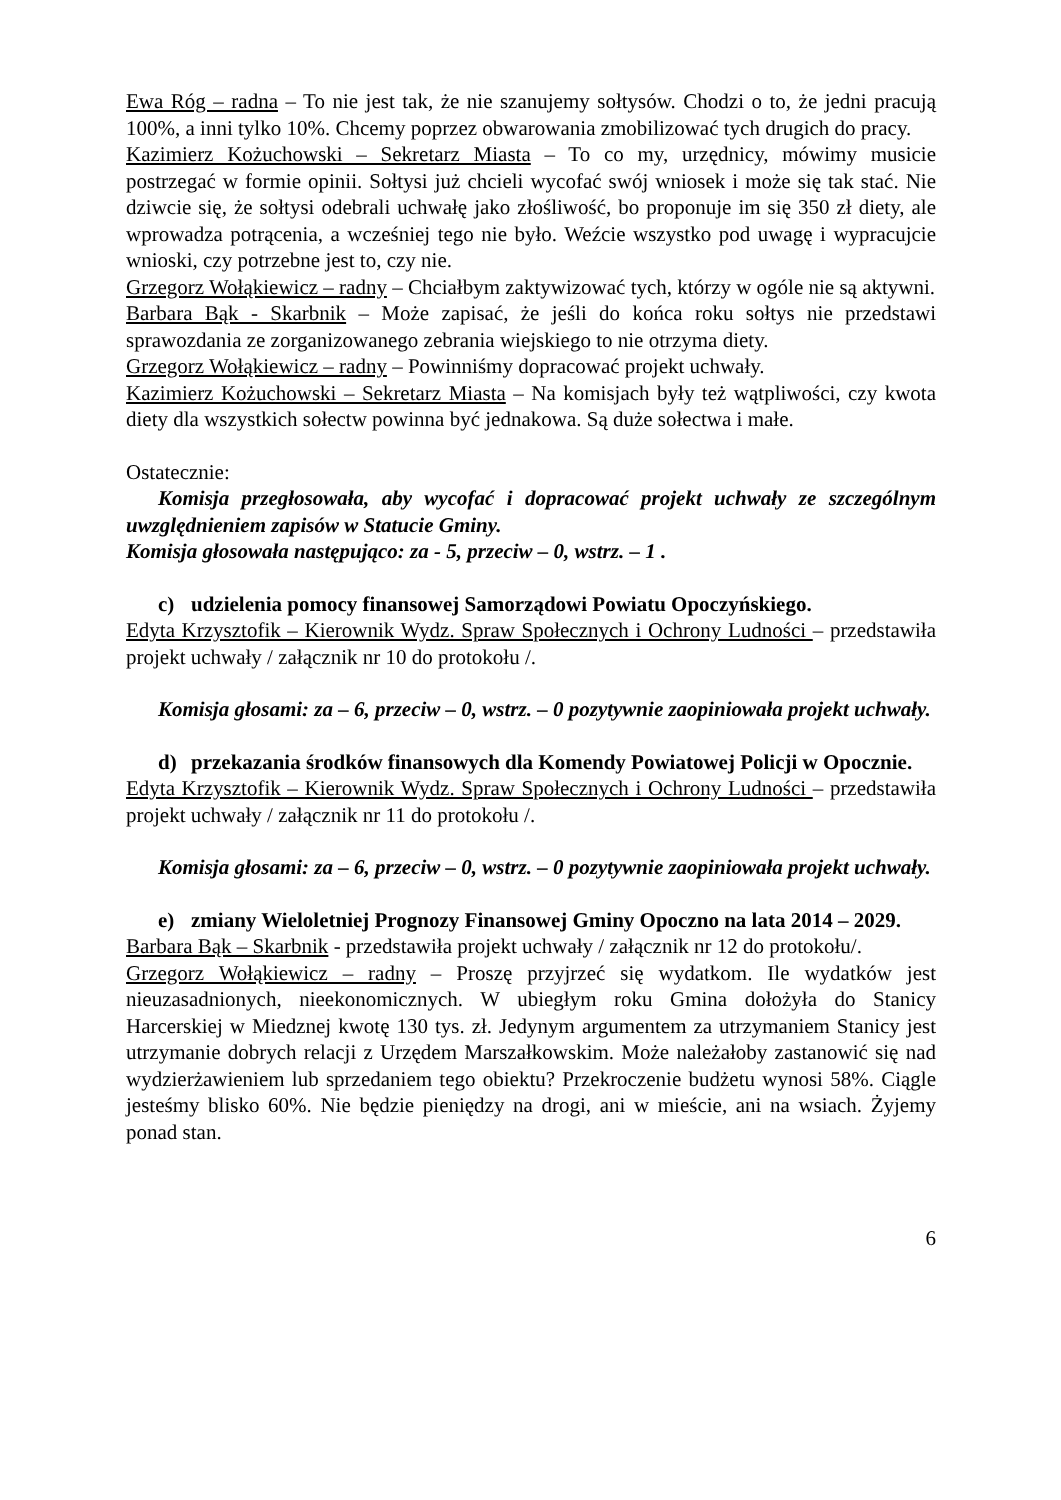Ewa Róg – radna – To nie jest tak, że nie szanujemy sołtysów. Chodzi o to, że jedni pracują 100%, a inni tylko 10%. Chcemy poprzez obwarowania zmobilizować tych drugich do pracy.
Kazimierz Kożuchowski – Sekretarz Miasta – To co my, urzędnicy, mówimy musicie postrzegać w formie opinii. Sołtysi już chcieli wycofać swój wniosek i może się tak stać. Nie dziwcie się, że sołtysi odebrali uchwałę jako złośliwość, bo proponuje im się 350 zł diety, ale wprowadza potrącenia, a wcześniej tego nie było. Weźcie wszystko pod uwagę i wypracujcie wnioski, czy potrzebne jest to, czy nie.
Grzegorz Wołąkiewicz – radny – Chciałbym zaktywizować tych, którzy w ogóle nie są aktywni.
Barbara Bąk - Skarbnik – Może zapisać, że jeśli do końca roku sołtys nie przedstawi sprawozdania ze zorganizowanego zebrania wiejskiego to nie otrzyma diety.
Grzegorz Wołąkiewicz – radny – Powinniśmy dopracować projekt uchwały.
Kazimierz Kożuchowski – Sekretarz Miasta – Na komisjach były też wątpliwości, czy kwota diety dla wszystkich sołectw powinna być jednakowa. Są duże sołectwa i małe.
Ostatecznie:
Komisja przegłosowała, aby wycofać i dopracować projekt uchwały ze szczególnym uwzględnieniem zapisów w Statucie Gminy.
Komisja głosowała następująco: za - 5, przeciw – 0, wstrz. – 1 .
c) udzielenia pomocy finansowej Samorządowi Powiatu Opoczyńskiego.
Edyta Krzysztofik – Kierownik Wydz. Spraw Społecznych i Ochrony Ludności – przedstawiła projekt uchwały / załącznik nr 10 do protokołu /.
Komisja głosami: za – 6, przeciw – 0, wstrz. – 0 pozytywnie zaopiniowała projekt uchwały.
d) przekazania środków finansowych dla Komendy Powiatowej Policji w Opocznie.
Edyta Krzysztofik – Kierownik Wydz. Spraw Społecznych i Ochrony Ludności – przedstawiła projekt uchwały / załącznik nr 11 do protokołu /.
Komisja głosami: za – 6, przeciw – 0, wstrz. – 0 pozytywnie zaopiniowała projekt uchwały.
e) zmiany Wieloletniej Prognozy Finansowej Gminy Opoczno na lata 2014 – 2029.
Barbara Bąk – Skarbnik - przedstawiła projekt uchwały / załącznik nr 12 do protokołu/.
Grzegorz Wołąkiewicz – radny – Proszę przyjrzeć się wydatkom. Ile wydatków jest nieuzasadnionych, nieekonomicznych. W ubiegłym roku Gmina dołożyła do Stanicy Harcerskiej w Miedznej kwotę 130 tys. zł. Jedynym argumentem za utrzymaniem Stanicy jest utrzymanie dobrych relacji z Urzędem Marszałkowskim. Może należałoby zastanowić się nad wydzierżawieniem lub sprzedaniem tego obiektu? Przekroczenie budżetu wynosi 58%. Ciągle jesteśmy blisko 60%. Nie będzie pieniędzy na drogi, ani w mieście, ani na wsiach. Żyjemy ponad stan.
6